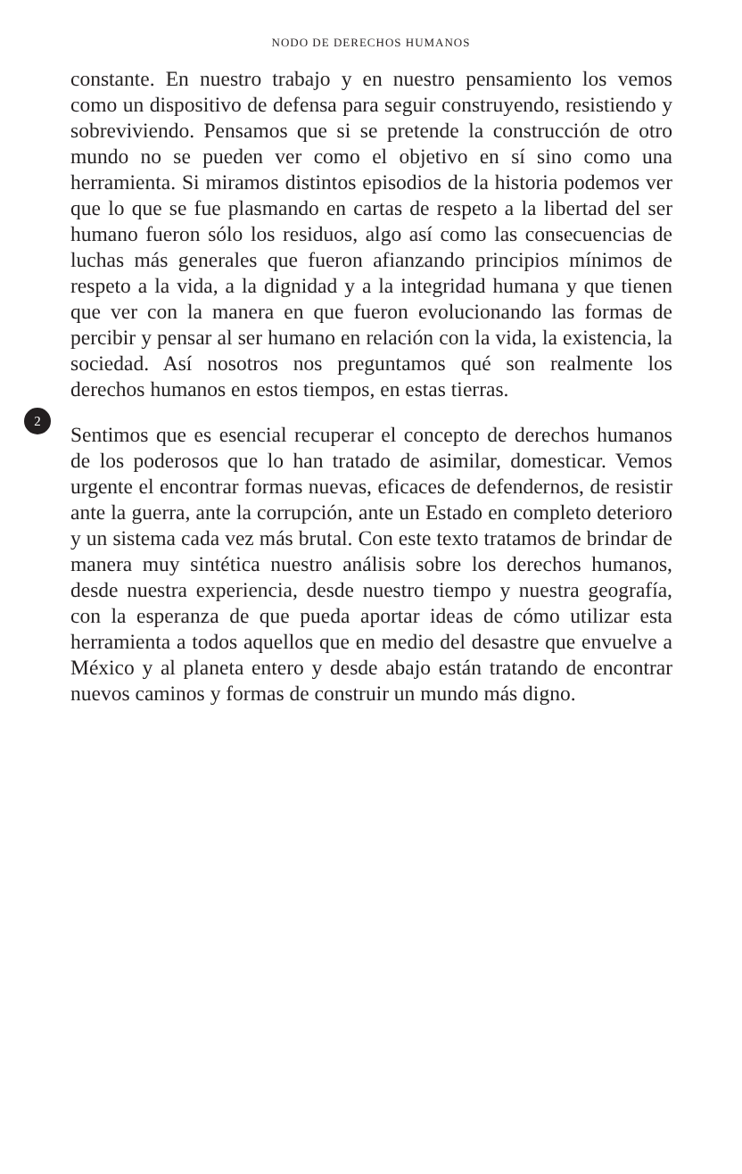NODO DE DERECHOS HUMANOS
constante. En nuestro trabajo y en nuestro pensamiento los vemos como un dispositivo de defensa para seguir construyendo, resistiendo y sobreviviendo. Pensamos que si se pretende la construcción de otro mundo no se pueden ver como el objetivo en sí sino como una herramienta. Si miramos distintos episodios de la historia podemos ver que lo que se fue plasmando en cartas de respeto a la libertad del ser humano fueron sólo los residuos, algo así como las consecuencias de luchas más generales que fueron afianzando principios mínimos de respeto a la vida, a la dignidad y a la integridad humana y que tienen que ver con la manera en que fueron evolucionando las formas de percibir y pensar al ser humano en relación con la vida, la existencia, la sociedad. Así nosotros nos preguntamos qué son realmente los derechos humanos en estos tiempos, en estas tierras.
2
Sentimos que es esencial recuperar el concepto de derechos humanos de los poderosos que lo han tratado de asimilar, domesticar. Vemos urgente el encontrar formas nuevas, eficaces de defendernos, de resistir ante la guerra, ante la corrupción, ante un Estado en completo deterioro y un sistema cada vez más brutal. Con este texto tratamos de brindar de manera muy sintética nuestro análisis sobre los derechos humanos, desde nuestra experiencia, desde nuestro tiempo y nuestra geografía, con la esperanza de que pueda aportar ideas de cómo utilizar esta herramienta a todos aquellos que en medio del desastre que envuelve a México y al planeta entero y desde abajo están tratando de encontrar nuevos caminos y formas de construir un mundo más digno.